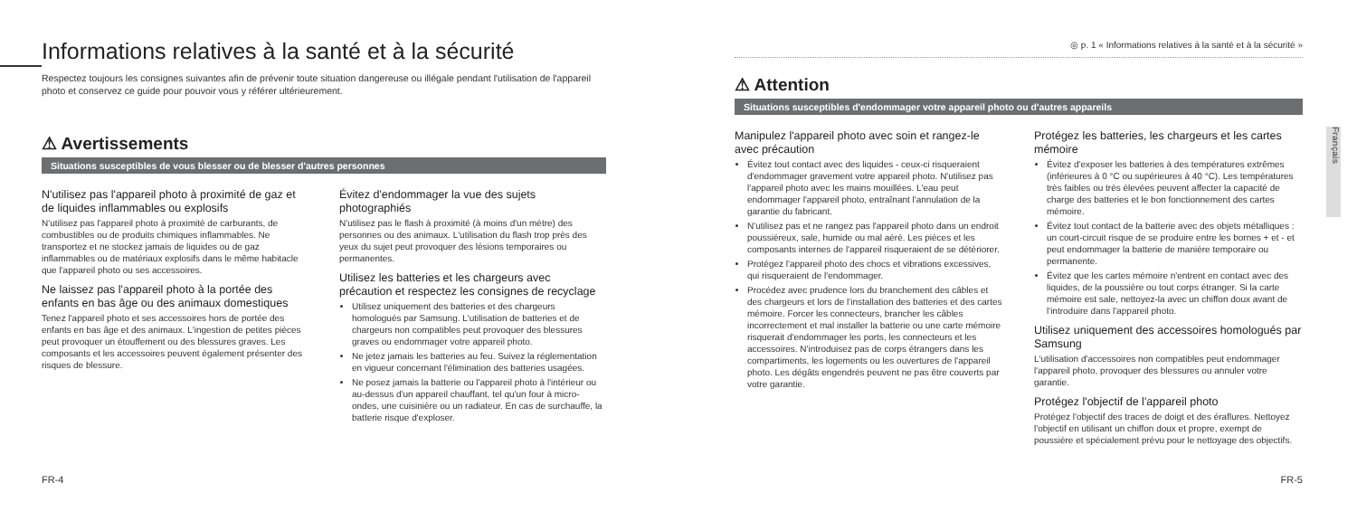Informations relatives à la santé et à la sécurité
Respectez toujours les consignes suivantes afin de prévenir toute situation dangereuse ou illégale pendant l'utilisation de l'appareil photo et conservez ce guide pour pouvoir vous y référer ultérieurement.
⚠ Avertissements
Situations susceptibles de vous blesser ou de blesser d'autres personnes
N'utilisez pas l'appareil photo à proximité de gaz et de liquides inflammables ou explosifs
N'utilisez pas l'appareil photo à proximité de carburants, de combustibles ou de produits chimiques inflammables. Ne transportez et ne stockez jamais de liquides ou de gaz inflammables ou de matériaux explosifs dans le même habitacle que l'appareil photo ou ses accessoires.
Ne laissez pas l'appareil photo à la portée des enfants en bas âge ou des animaux domestiques
Tenez l'appareil photo et ses accessoires hors de portée des enfants en bas âge et des animaux. L'ingestion de petites pièces peut provoquer un étouffement ou des blessures graves. Les composants et les accessoires peuvent également présenter des risques de blessure.
Évitez d'endommager la vue des sujets photographiés
N'utilisez pas le flash à proximité (à moins d'un mètre) des personnes ou des animaux. L'utilisation du flash trop près des yeux du sujet peut provoquer des lésions temporaires ou permanentes.
Utilisez les batteries et les chargeurs avec précaution et respectez les consignes de recyclage
Utilisez uniquement des batteries et des chargeurs homologués par Samsung. L'utilisation de batteries et de chargeurs non compatibles peut provoquer des blessures graves ou endommager votre appareil photo.
Ne jetez jamais les batteries au feu. Suivez la réglementation en vigueur concernant l'élimination des batteries usagées.
Ne posez jamais la batterie ou l'appareil photo à l'intérieur ou au-dessus d'un appareil chauffant, tel qu'un four à micro-ondes, une cuisinière ou un radiateur. En cas de surchauffe, la batterie risque d'exploser.
FR-4
◎ p. 1 « Informations relatives à la santé et à la sécurité »
⚠ Attention
Situations susceptibles d'endommager votre appareil photo ou d'autres appareils
Manipulez l'appareil photo avec soin et rangez-le avec précaution
Évitez tout contact avec des liquides - ceux-ci risqueraient d'endommager gravement votre appareil photo. N'utilisez pas l'appareil photo avec les mains mouillées. L'eau peut endommager l'appareil photo, entraînant l'annulation de la garantie du fabricant.
N'utilisez pas et ne rangez pas l'appareil photo dans un endroit poussiéreux, sale, humide ou mal aéré. Les pièces et les composants internes de l'appareil risqueraient de se détériorer.
Protégez l'appareil photo des chocs et vibrations excessives, qui risqueraient de l'endommager.
Procédez avec prudence lors du branchement des câbles et des chargeurs et lors de l'installation des batteries et des cartes mémoire. Forcer les connecteurs, brancher les câbles incorrectement et mal installer la batterie ou une carte mémoire risquerait d'endommager les ports, les connecteurs et les accessoires. N'introduisez pas de corps étrangers dans les compartiments, les logements ou les ouvertures de l'appareil photo. Les dégâts engendrés peuvent ne pas être couverts par votre garantie.
Protégez les batteries, les chargeurs et les cartes mémoire
Évitez d'exposer les batteries à des températures extrêmes (inférieures à 0 °C ou supérieures à 40 °C). Les températures très faibles ou très élevées peuvent affecter la capacité de charge des batteries et le bon fonctionnement des cartes mémoire.
Évitez tout contact de la batterie avec des objets métalliques : un court-circuit risque de se produire entre les bornes + et - et peut endommager la batterie de manière temporaire ou permanente.
Évitez que les cartes mémoire n'entrent en contact avec des liquides, de la poussière ou tout corps étranger. Si la carte mémoire est sale, nettoyez-la avec un chiffon doux avant de l'introduire dans l'appareil photo.
Utilisez uniquement des accessoires homologués par Samsung
L'utilisation d'accessoires non compatibles peut endommager l'appareil photo, provoquer des blessures ou annuler votre garantie.
Protégez l'objectif de l'appareil photo
Protégez l'objectif des traces de doigt et des éraflures. Nettoyez l'objectif en utilisant un chiffon doux et propre, exempt de poussière et spécialement prévu pour le nettoyage des objectifs.
Français
FR-5